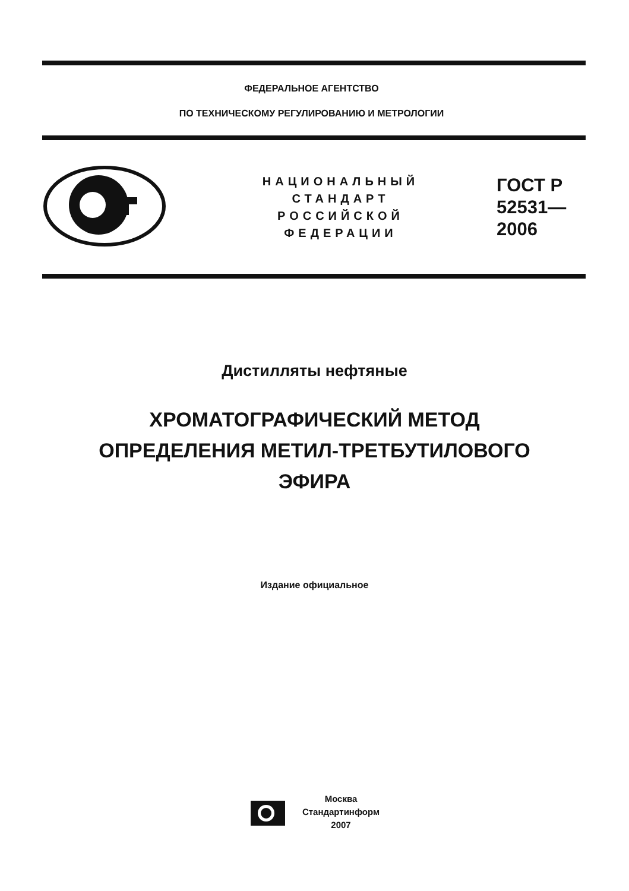ФЕДЕРАЛЬНОЕ АГЕНТСТВО
ПО ТЕХНИЧЕСКОМУ РЕГУЛИРОВАНИЮ И МЕТРОЛОГИИ
НАЦИОНАЛЬНЫЙ
СТАНДАРТ
РОССИЙСКОЙ
ФЕДЕРАЦИИ
ГОСТ Р
52531—
2006
Дистилляты нефтяные
ХРОМАТОГРАФИЧЕСКИЙ МЕТОД
ОПРЕДЕЛЕНИЯ МЕТИЛ-ТРЕТБУТИЛОВОГО
ЭФИРА
Издание официальное
Москва
Стандартинформ
2007